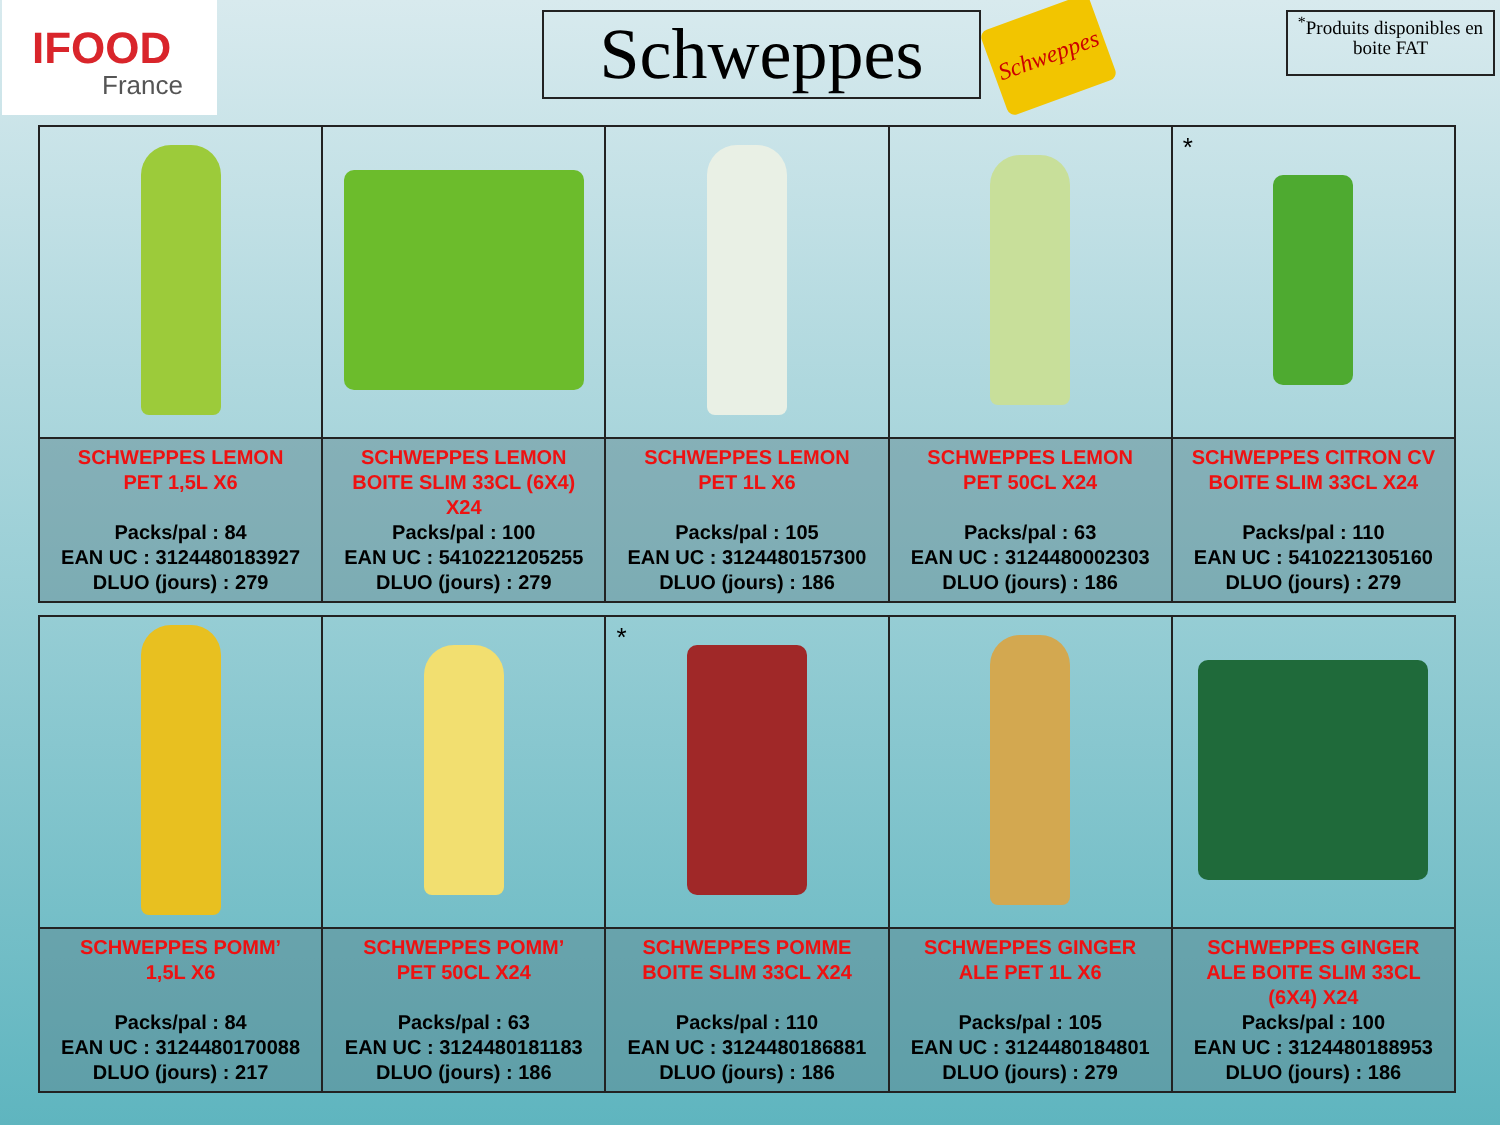IFOOD
France
Schweppes
Schweppes
<sup>*</sup> Produits disponibles en boite FAT
| | | | | * |
| SCHWEPPES LEMON PET 1,5L X6 Packs/pal : 84 EAN UC : 3124480183927 DLUO (jours) : 279 | SCHWEPPES LEMON BOITE SLIM 33CL (6X4) X24 Packs/pal : 100 EAN UC : 5410221205255 DLUO (jours) : 279 | SCHWEPPES LEMON PET 1L X6 Packs/pal : 105 EAN UC : 3124480157300 DLUO (jours) : 186 | SCHWEPPES LEMON PET 50CL X24 Packs/pal : 63 EAN UC : 3124480002303 DLUO (jours) : 186 | SCHWEPPES CITRON CV BOITE SLIM 33CL X24 Packs/pal : 110 EAN UC : 5410221305160 DLUO (jours) : 279 |
| | | * | | |
| SCHWEPPES POMM’ 1,5L X6 Packs/pal : 84 EAN UC : 3124480170088 DLUO (jours) : 217 | SCHWEPPES POMM’ PET 50CL X24 Packs/pal : 63 EAN UC : 3124480181183 DLUO (jours) : 186 | SCHWEPPES POMME BOITE SLIM 33CL X24 Packs/pal : 110 EAN UC : 3124480186881 DLUO (jours) : 186 | SCHWEPPES GINGER ALE PET 1L X6 Packs/pal : 105 EAN UC : 3124480184801 DLUO (jours) : 279 | SCHWEPPES GINGER ALE BOITE SLIM 33CL (6X4) X24 Packs/pal : 100 EAN UC : 3124480188953 DLUO (jours) : 186 |